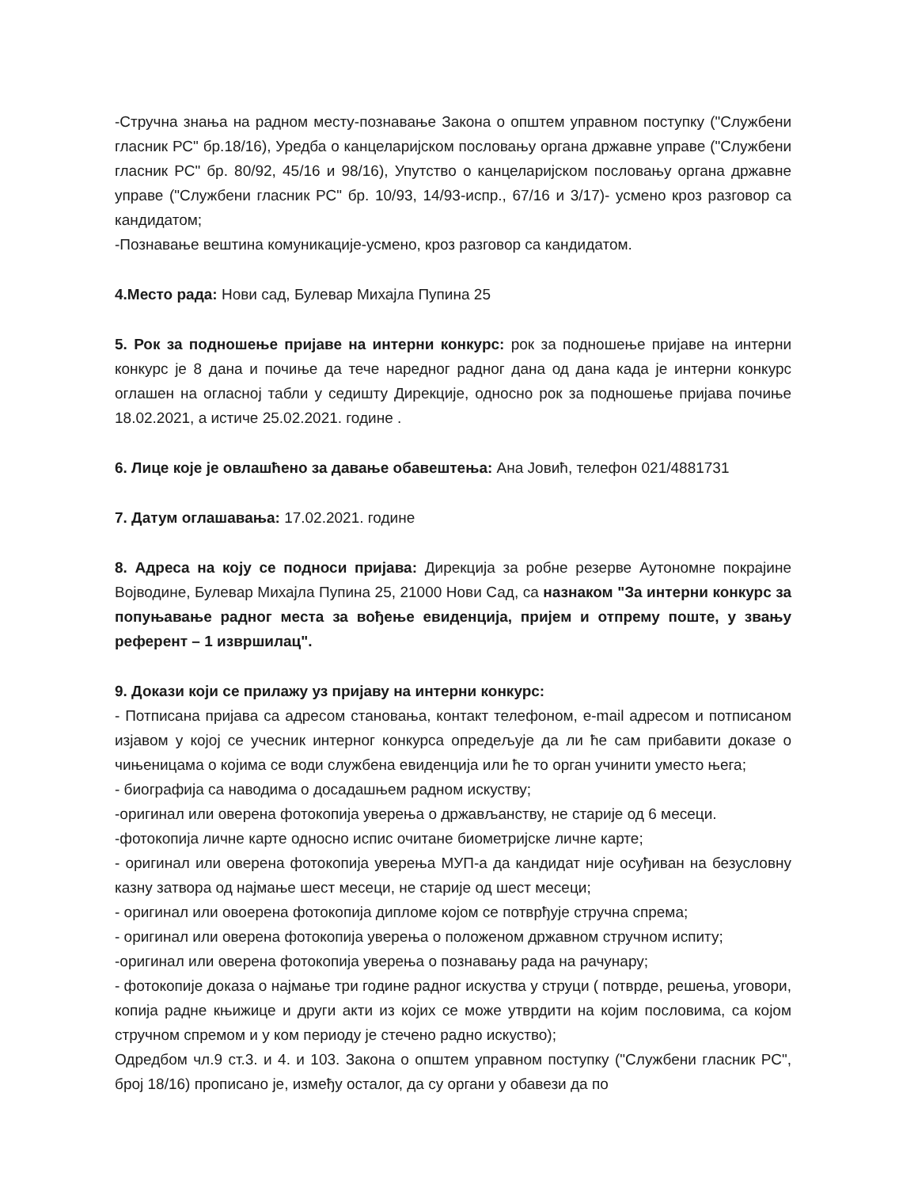-Стручна знања на радном месту-познавање Закона о општем управном поступку ("Службени гласник РС" бр.18/16), Уредба о канцеларијском пословању органа државне управе ("Службени гласник РС" бр. 80/92, 45/16 и 98/16), Упутство о канцеларијском пословању органа државне управе ("Службени гласник РС" бр. 10/93, 14/93-испр., 67/16 и 3/17)- усмено кроз разговор са кандидатом;
-Познавање вештина комуникације-усмено, кроз разговор са кандидатом.
4.Место рада: Нови сад, Булевар Михајла Пупина 25
5. Рок за подношење пријаве на интерни конкурс: рок за подношење пријаве на интерни конкурс је 8 дана и почиње да тече наредног радног дана од дана када је интерни конкурс оглашен на огласној табли у седишту Дирекције, односно рок за подношење пријава почиње 18.02.2021, а истиче 25.02.2021. године .
6. Лице које је овлашћено за давање обавештења: Ана Јовић, телефон 021/4881731
7. Датум оглашавања: 17.02.2021. године
8. Адреса на коју се подноси пријава: Дирекција за робне резерве Аутономне покрајине Војводине, Булевар Михајла Пупина 25, 21000 Нови Сад, са назнаком "За интерни конкурс за попуњавање радног места за вођење евиденција, пријем и отпрему поште, у звању референт – 1 извршилац".
9. Докази који се прилажу уз пријаву на интерни конкурс:
- Потписана пријава са адресом становања, контакт телефоном, e-mail адресом и потписаном изјавом у којој се учесник интерног конкурса опредељује да ли ће сам прибавити доказе о чињеницама о којима се води службена евиденција или ће то орган учинити уместо њега;
- биографија са наводима о досадашњем радном искуству;
-оригинал или оверена фотокопија уверења о држављанству, не старије од 6 месеци.
-фотокопија личне карте односно испис очитане биометријске личне карте;
- оригинал или оверена фотокопија уверења МУП-а да кандидат није осуђиван на безусловну казну затвора од најмање шест месеци, не старије од шест месеци;
- оригинал или овоерена фотокопија дипломе којом се потврђује стручна спрема;
- оригинал или оверена фотокопија уверења о положеном државном стручном испиту;
-оригинал или оверена фотокопија уверења о познавању рада на рачунару;
- фотокопије доказа о најмање три године радног искуства у струци ( потврде, решења, уговори, копија радне књижице и други акти из којих се може утврдити на којим пословима, са којом стручном спремом и у ком периоду је стечено радно искуство);
Одредбом чл.9 ст.3. и 4. и 103. Закона о општем управном поступку ("Службени гласник РС", број 18/16) прописано је, између осталог, да су органи у обавези да по